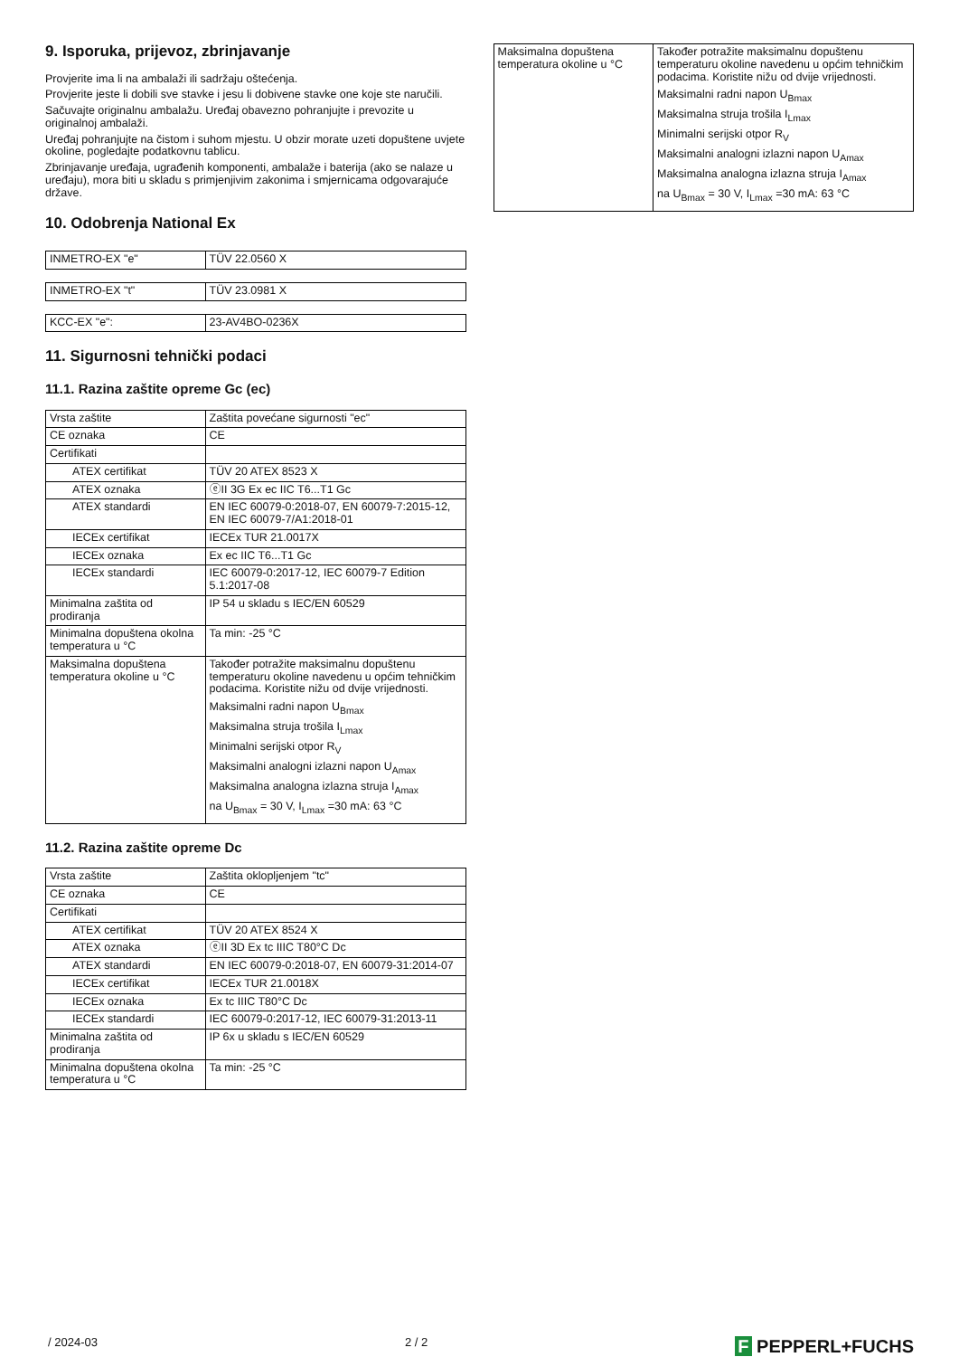9. Isporuka, prijevoz, zbrinjavanje
Provjerite ima li na ambalaži ili sadržaju oštećenja.
Provjerite jeste li dobili sve stavke i jesu li dobivene stavke one koje ste naručili.
Sačuvajte originalnu ambalažu. Uređaj obavezno pohranjujte i prevozite u originalnoj ambalaži.
Uređaj pohranjujte na čistom i suhom mjestu. U obzir morate uzeti dopuštene uvjete okoline, pogledajte podatkovnu tablicu.
Zbrinjavanje uređaja, ugrađenih komponenti, ambalaže i baterija (ako se nalaze u uređaju), mora biti u skladu s primjenjivim zakonima i smjernicama odgovarajuće države.
10. Odobrenja National Ex
| INMETRO-EX "e" | TÜV 22.0560 X |
| INMETRO-EX "t" | TÜV 23.0981 X |
| KCC-EX "e": | 23-AV4BO-0236X |
11. Sigurnosni tehnički podaci
11.1. Razina zaštite opreme Gc (ec)
| Vrsta zaštite | Zaštita povećane sigurnosti "ec" |
| CE oznaka | CE |
| Certifikati | |
| ATEX certifikat | TÜV 20 ATEX 8523 X |
| ATEX oznaka | ⓔII 3G Ex ec IIC T6...T1 Gc |
| ATEX standardi | EN IEC 60079-0:2018-07, EN 60079-7:2015-12, EN IEC 60079-7/A1:2018-01 |
| IECEx certifikat | IECEx TUR 21.0017X |
| IECEx oznaka | Ex ec IIC T6...T1 Gc |
| IECEx standardi | IEC 60079-0:2017-12, IEC 60079-7 Edition 5.1:2017-08 |
| Minimalna zaštita od prodiranja | IP 54 u skladu s IEC/EN 60529 |
| Minimalna dopuštena okolna temperatura u °C | Ta min: -25 °C |
| Maksimalna dopuštena temperatura okoline u °C | Također potražite maksimalnu dopuštenu temperaturu okoline navedenu u općim tehničkim podacima. Koristite nižu od dvije vrijednosti. Maksimalni radni napon U<sub>Bmax</sub> Maksimalna struja trošila I<sub>Lmax</sub> Minimalni serijski otpor R<sub>V</sub> Maksimalni analogni izlazni napon U<sub>Amax</sub> Maksimalna analogna izlazna struja I<sub>Amax</sub> na U<sub>Bmax</sub> = 30 V, I<sub>Lmax</sub> =30 mA: 63 °C |
11.2. Razina zaštite opreme Dc
| Vrsta zaštite | Zaštita oklopljenjem "tc" |
| CE oznaka | CE |
| Certifikati | |
| ATEX certifikat | TÜV 20 ATEX 8524 X |
| ATEX oznaka | ⓔII 3D Ex tc IIIC T80°C Dc |
| ATEX standardi | EN IEC 60079-0:2018-07, EN 60079-31:2014-07 |
| IECEx certifikat | IECEx TUR 21.0018X |
| IECEx oznaka | Ex tc IIIC T80°C Dc |
| IECEx standardi | IEC 60079-0:2017-12, IEC 60079-31:2013-11 |
| Minimalna zaštita od prodiranja | IP 6x u skladu s IEC/EN 60529 |
| Minimalna dopuštena okolna temperatura u °C | Ta min: -25 °C |
| Maksimalna dopuštena temperatura okoline u °C | Također potražite maksimalnu dopuštenu temperaturu okoline navedenu u općim tehničkim podacima. Koristite nižu od dvije vrijednosti. Maksimalni radni napon U<sub>Bmax</sub> Maksimalna struja trošila I<sub>Lmax</sub> Minimalni serijski otpor R<sub>V</sub> Maksimalni analogni izlazni napon U<sub>Amax</sub> Maksimalna analogna izlazna struja I<sub>Amax</sub> na U<sub>Bmax</sub> = 30 V, I<sub>Lmax</sub> =30 mA: 63 °C |
/ 2024-03 2 / 2 F PEPPERL+FUCHS